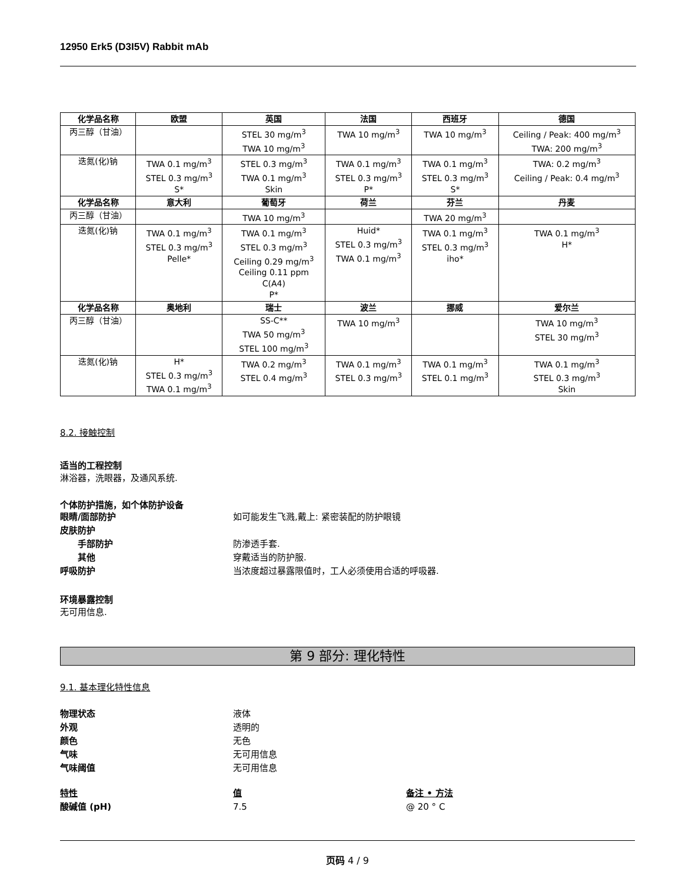12950 Erk5 (D3I5V) Rabbit mAb
| 化学品名称 | 欧盟 | 英国 | 法国 | 西班牙 | 德国 |
| --- | --- | --- | --- | --- | --- |
| 丙三醇（甘油） | | STEL 30 mg/m<sup>3</sup> TWA 10 mg/m<sup>3</sup> | TWA 10 mg/m<sup>3</sup> | TWA 10 mg/m<sup>3</sup> | Ceiling / Peak: 400 mg/m<sup>3</sup> TWA: 200 mg/m<sup>3</sup> |
| 迭氮(化)钠 | TWA 0.1 mg/m<sup>3</sup> STEL 0.3 mg/m<sup>3</sup> S* | STEL 0.3 mg/m<sup>3</sup> TWA 0.1 mg/m<sup>3</sup> Skin | TWA 0.1 mg/m<sup>3</sup> STEL 0.3 mg/m<sup>3</sup> P* | TWA 0.1 mg/m<sup>3</sup> STEL 0.3 mg/m<sup>3</sup> S* | TWA: 0.2 mg/m<sup>3</sup> Ceiling / Peak: 0.4 mg/m<sup>3</sup> |
| 化学品名称 | 意大利 | 葡萄牙 | 荷兰 | 芬兰 | 丹麦 |
| 丙三醇（甘油） | | TWA 10 mg/m<sup>3</sup> | | TWA 20 mg/m<sup>3</sup> | |
| 迭氮(化)钠 | TWA 0.1 mg/m<sup>3</sup> STEL 0.3 mg/m<sup>3</sup> Pelle* | TWA 0.1 mg/m<sup>3</sup> STEL 0.3 mg/m<sup>3</sup> Ceiling 0.29 mg/m<sup>3</sup> Ceiling 0.11 ppm C(A4) P* | Huid* STEL 0.3 mg/m<sup>3</sup> TWA 0.1 mg/m<sup>3</sup> | TWA 0.1 mg/m<sup>3</sup> STEL 0.3 mg/m<sup>3</sup> iho* | TWA 0.1 mg/m<sup>3</sup> H* |
| 化学品名称 | 奥地利 | 瑞士 | 波兰 | 挪威 | 爱尔兰 |
| 丙三醇（甘油） | | SS-C** TWA 50 mg/m<sup>3</sup> STEL 100 mg/m<sup>3</sup> | TWA 10 mg/m<sup>3</sup> | | TWA 10 mg/m<sup>3</sup> STEL 30 mg/m<sup>3</sup> |
| 迭氮(化)钠 | H* STEL 0.3 mg/m<sup>3</sup> TWA 0.1 mg/m<sup>3</sup> | TWA 0.2 mg/m<sup>3</sup> STEL 0.4 mg/m<sup>3</sup> | TWA 0.1 mg/m<sup>3</sup> STEL 0.3 mg/m<sup>3</sup> | TWA 0.1 mg/m<sup>3</sup> STEL 0.1 mg/m<sup>3</sup> | TWA 0.1 mg/m<sup>3</sup> STEL 0.3 mg/m<sup>3</sup> Skin |
8.2. 接触控制
适当的工程控制
淋浴器，洗眼器，及通风系统.
个体防护措施，如个体防护设备
眼睛/面部防护 如可能发生飞溅,戴上: 紧密装配的防护眼镜
皮肤防护
手部防护 防渗透手套.
其他 穿戴适当的防护服.
呼吸防护 当浓度超过暴露限值时，工人必须使用合适的呼吸器.
环境暴露控制
无可用信息.
第 9 部分: 理化特性
9.1. 基本理化特性信息
物理状态 液体
外观 透明的
颜色 无色
气味 无可用信息
气味阈值 无可用信息
特性 值 备注 • 方法
酸碱值 (pH) 7.5 @ 20 ° C
页码 4 / 9